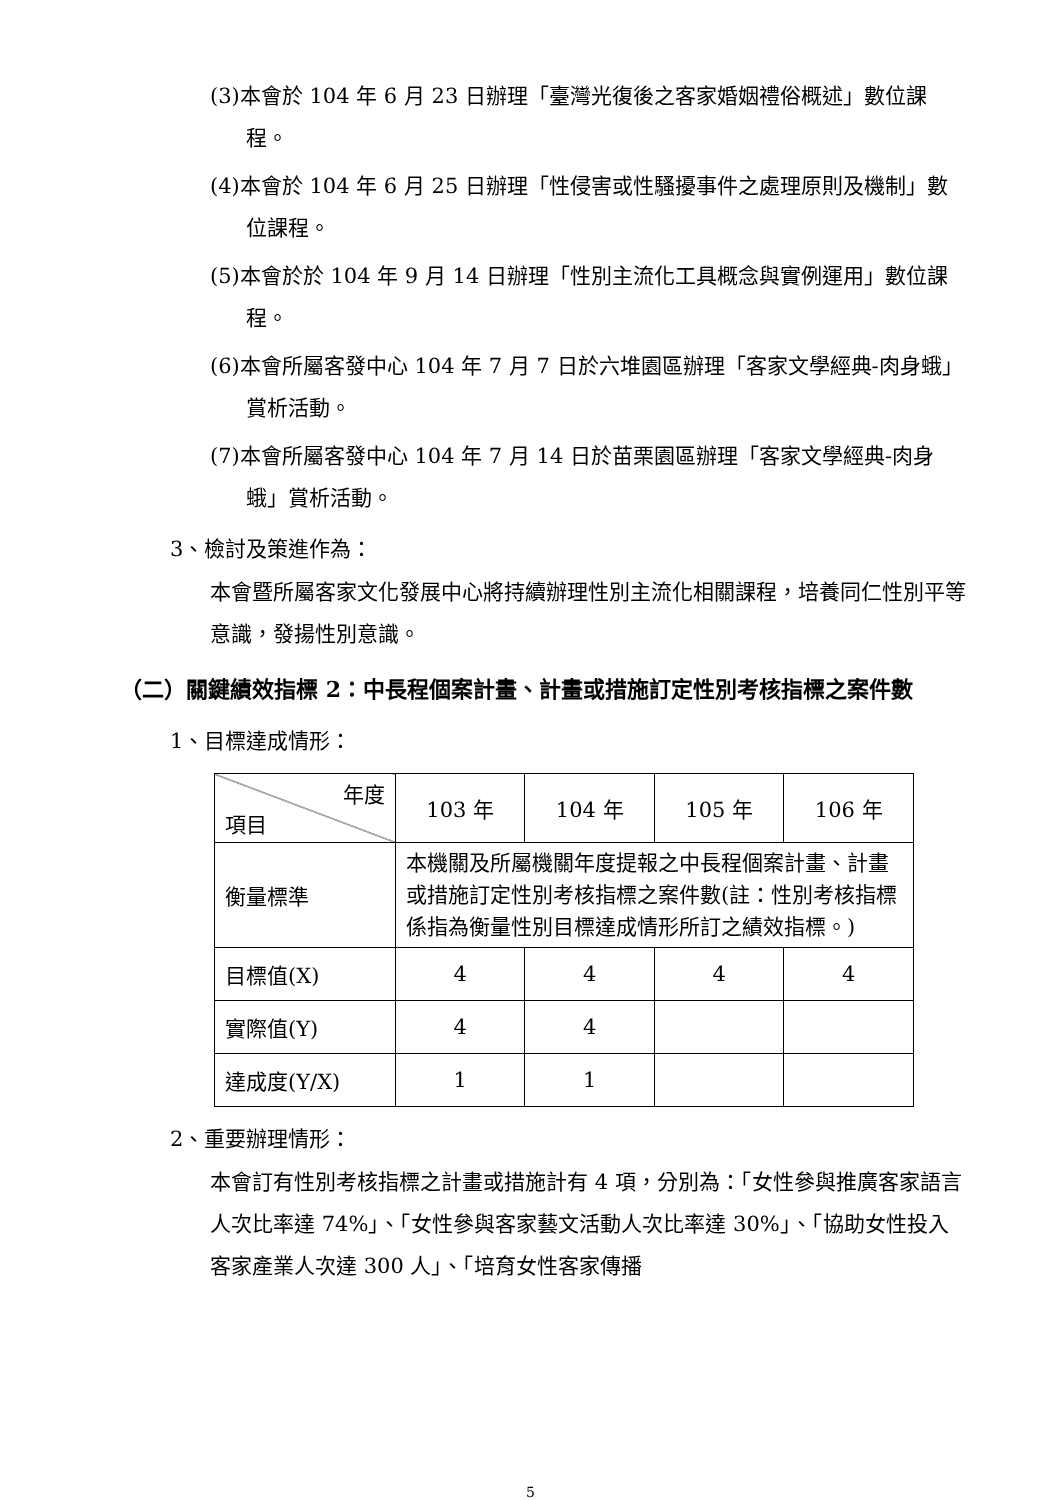(3)本會於 104 年 6 月 23 日辦理「臺灣光復後之客家婚姻禮俗概述」數位課程。
(4)本會於 104 年 6 月 25 日辦理「性侵害或性騷擾事件之處理原則及機制」數位課程。
(5)本會於於 104 年 9 月 14 日辦理「性別主流化工具概念與實例運用」數位課程。
(6)本會所屬客發中心 104 年 7 月 7 日於六堆園區辦理「客家文學經典-肉身蛾」賞析活動。
(7)本會所屬客發中心 104 年 7 月 14 日於苗栗園區辦理「客家文學經典-肉身蛾」賞析活動。
3、檢討及策進作為：
本會暨所屬客家文化發展中心將持續辦理性別主流化相關課程，培養同仁性別平等意識，發揚性別意識。
（二）關鍵績效指標 2：中長程個案計畫、計畫或措施訂定性別考核指標之案件數
1、目標達成情形：
| 年度 項目 | 103 年 | 104 年 | 105 年 | 106 年 |
| 衡量標準 | 本機關及所屬機關年度提報之中長程個案計畫、計畫或措施訂定性別考核指標之案件數(註：性別考核指標係指為衡量性別目標達成情形所訂之績效指標。) | | | |
| 目標值(X) | 4 | 4 | 4 | 4 |
| 實際值(Y) | 4 | 4 | | |
| 達成度(Y/X) | 1 | 1 | | |
2、重要辦理情形：
本會訂有性別考核指標之計畫或措施計有 4 項，分別為：「女性參與推廣客家語言人次比率達 74%」、「女性參與客家藝文活動人次比率達 30%」、「協助女性投入客家產業人次達 300 人」、「培育女性客家傳播
5